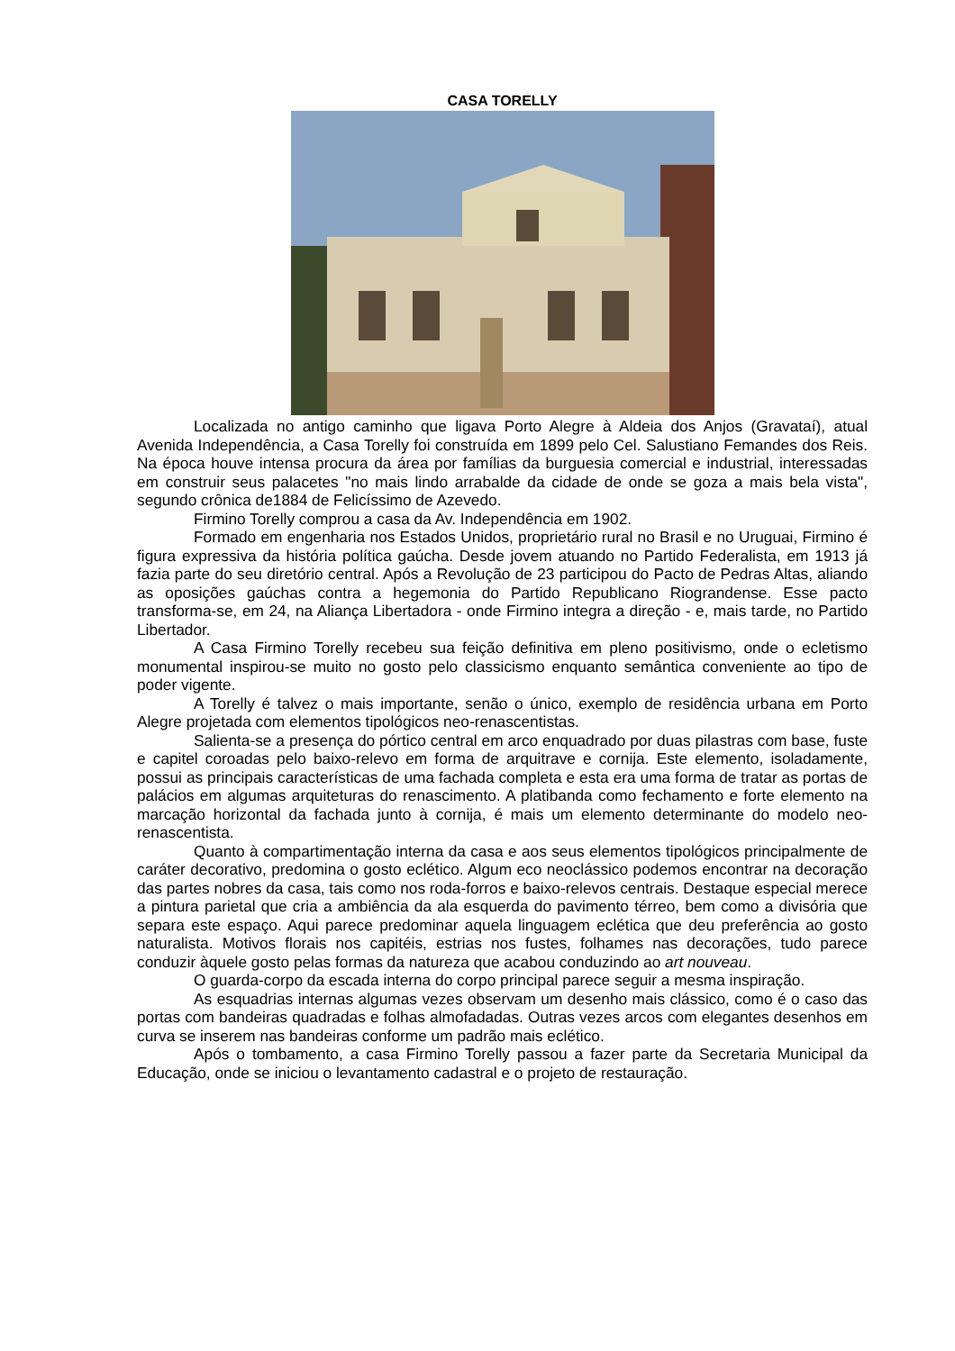CASA TORELLY
Localizada no antigo caminho que ligava Porto Alegre à Aldeia dos Anjos (Gravataí), atual Avenida Independência, a Casa Torelly foi construída em 1899 pelo Cel. Salustiano Femandes dos Reis. Na época houve intensa procura da área por famílias da burguesia comercial e industrial, interessadas em construir seus palacetes "no mais lindo arrabalde da cidade de onde se goza a mais bela vista", segundo crônica de1884 de Felicíssimo de Azevedo.
Firmino Torelly comprou a casa da Av. Independência em 1902.
Formado em engenharia nos Estados Unidos, proprietário rural no Brasil e no Uruguai, Firmino é figura expressiva da história política gaúcha. Desde jovem atuando no Partido Federalista, em 1913 já fazia parte do seu diretório central. Após a Revolução de 23 participou do Pacto de Pedras Altas, aliando as oposições gaúchas contra a hegemonia do Partido Republicano Riograndense. Esse pacto transforma-se, em 24, na Aliança Libertadora - onde Firmino integra a direção - e, mais tarde, no Partido Libertador.
A Casa Firmino Torelly recebeu sua feição definitiva em pleno positivismo, onde o ecletismo monumental inspirou-se muito no gosto pelo classicismo enquanto semântica conveniente ao tipo de poder vigente.
A Torelly é talvez o mais importante, senão o único, exemplo de residência urbana em Porto Alegre projetada com elementos tipológicos neo-renascentistas.
Salienta-se a presença do pórtico central em arco enquadrado por duas pilastras com base, fuste e capitel coroadas pelo baixo-relevo em forma de arquitrave e cornija. Este elemento, isoladamente, possui as principais características de uma fachada completa e esta era uma forma de tratar as portas de palácios em algumas arquiteturas do renascimento. A platibanda como fechamento e forte elemento na marcação horizontal da fachada junto à cornija, é mais um elemento determinante do modelo neo-renascentista.
Quanto à compartimentação interna da casa e aos seus elementos tipológicos principalmente de caráter decorativo, predomina o gosto eclético. Algum eco neoclássico podemos encontrar na decoração das partes nobres da casa, tais como nos roda-forros e baixo-relevos centrais. Destaque especial merece a pintura parietal que cria a ambiência da ala esquerda do pavimento térreo, bem como a divisória que separa este espaço. Aqui parece predominar aquela linguagem eclética que deu preferência ao gosto naturalista. Motivos florais nos capitéis, estrias nos fustes, folhames nas decorações, tudo parece conduzir àquele gosto pelas formas da natureza que acabou conduzindo ao art nouveau.
O guarda-corpo da escada interna do corpo principal parece seguir a mesma inspiração.
As esquadrias internas algumas vezes observam um desenho mais clássico, como é o caso das portas com bandeiras quadradas e folhas almofadadas. Outras vezes arcos com elegantes desenhos em curva se inserem nas bandeiras conforme um padrão mais eclético.
Após o tombamento, a casa Firmino Torelly passou a fazer parte da Secretaria Municipal da Educação, onde se iniciou o levantamento cadastral e o projeto de restauração.